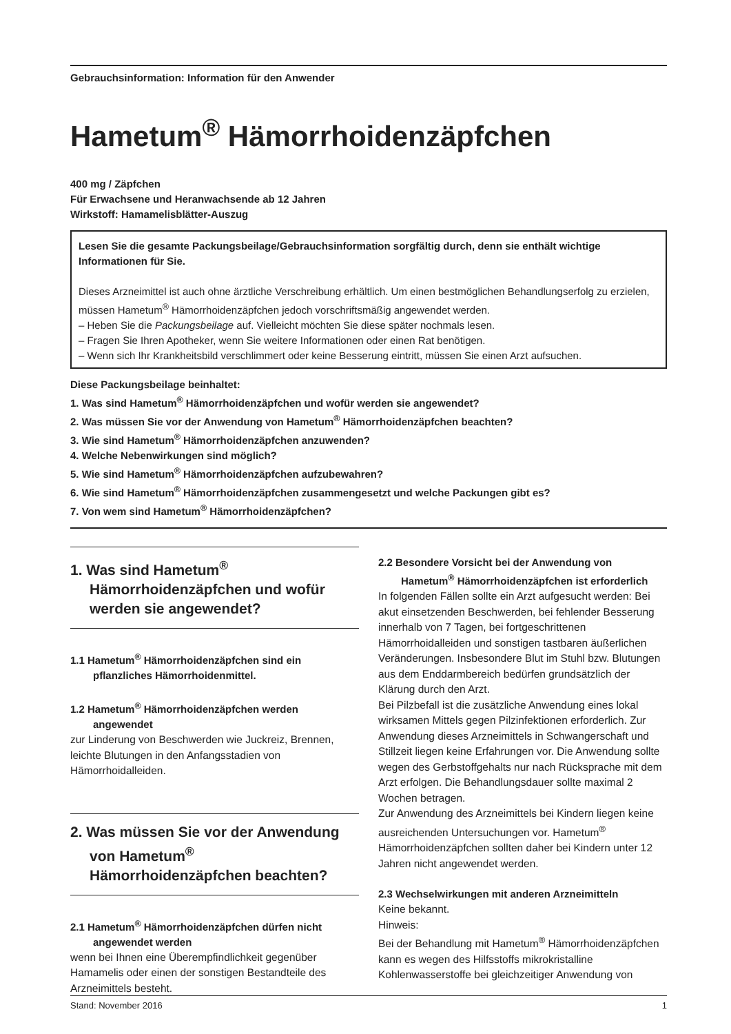Gebrauchsinformation: Information für den Anwender
Hametum<sup>®</sup> Hämorrhoidenzäpfchen
400 mg / Zäpfchen
Für Erwachsene und Heranwachsende ab 12 Jahren
Wirkstoff: Hamamelisblätter-Auszug
Lesen Sie die gesamte Packungsbeilage/Gebrauchsinformation sorgfältig durch, denn sie enthält wichtige Informationen für Sie.
Dieses Arzneimittel ist auch ohne ärztliche Verschreibung erhältlich. Um einen bestmöglichen Behandlungserfolg zu erzielen, müssen Hametum<sup>®</sup> Hämorrhoidenzäpfchen jedoch vorschriftsmäßig angewendet werden.
– Heben Sie die Packungsbeilage auf. Vielleicht möchten Sie diese später nochmals lesen.
– Fragen Sie Ihren Apotheker, wenn Sie weitere Informationen oder einen Rat benötigen.
– Wenn sich Ihr Krankheitsbild verschlimmert oder keine Besserung eintritt, müssen Sie einen Arzt aufsuchen.
Diese Packungsbeilage beinhaltet:
1. Was sind Hametum<sup>®</sup> Hämorrhoidenzäpfchen und wofür werden sie angewendet?
2. Was müssen Sie vor der Anwendung von Hametum<sup>®</sup> Hämorrhoidenzäpfchen beachten?
3. Wie sind Hametum<sup>®</sup> Hämorrhoidenzäpfchen anzuwenden?
4. Welche Nebenwirkungen sind möglich?
5. Wie sind Hametum<sup>®</sup> Hämorrhoidenzäpfchen aufzubewahren?
6. Wie sind Hametum<sup>®</sup> Hämorrhoidenzäpfchen zusammengesetzt und welche Packungen gibt es?
7. Von wem sind Hametum<sup>®</sup> Hämorrhoidenzäpfchen?
1. Was sind Hametum<sup>®</sup> Hämorrhoidenzäpfchen und wofür werden sie angewendet?
1.1 Hametum<sup>®</sup> Hämorrhoidenzäpfchen sind ein pflanzliches Hämorrhoidenmittel.
1.2 Hametum<sup>®</sup> Hämorrhoidenzäpfchen werden angewendet
zur Linderung von Beschwerden wie Juckreiz, Brennen, leichte Blutungen in den Anfangsstadien von Hämorrhoidalleiden.
2. Was müssen Sie vor der Anwendung von Hametum<sup>®</sup> Hämorrhoidenzäpfchen beachten?
2.1 Hametum<sup>®</sup> Hämorrhoidenzäpfchen dürfen nicht angewendet werden
wenn bei Ihnen eine Überempfindlichkeit gegenüber Hamamelis oder einen der sonstigen Bestandteile des Arzneimittels besteht.
2.2 Besondere Vorsicht bei der Anwendung von Hametum<sup>®</sup> Hämorrhoidenzäpfchen ist erforderlich
In folgenden Fällen sollte ein Arzt aufgesucht werden: Bei akut einsetzenden Beschwerden, bei fehlender Besserung innerhalb von 7 Tagen, bei fortgeschrittenen Hämorrhoidalleiden und sonstigen tastbaren äußerlichen Veränderungen. Insbesondere Blut im Stuhl bzw. Blutungen aus dem Enddarmbereich bedürfen grundsätzlich der Klärung durch den Arzt.
Bei Pilzbefall ist die zusätzliche Anwendung eines lokal wirksamen Mittels gegen Pilzinfektionen erforderlich. Zur Anwendung dieses Arzneimittels in Schwangerschaft und Stillzeit liegen keine Erfahrungen vor. Die Anwendung sollte wegen des Gerbstoffgehalts nur nach Rücksprache mit dem Arzt erfolgen. Die Behandlungsdauer sollte maximal 2 Wochen betragen.
Zur Anwendung des Arzneimittels bei Kindern liegen keine ausreichenden Untersuchungen vor. Hametum<sup>®</sup> Hämorrhoidenzäpfchen sollten daher bei Kindern unter 12 Jahren nicht angewendet werden.
2.3 Wechselwirkungen mit anderen Arzneimitteln
Keine bekannt.
Hinweis:
Bei der Behandlung mit Hametum<sup>®</sup> Hämorrhoidenzäpfchen kann es wegen des Hilfsstoffs mikrokristalline Kohlenwasserstoffe bei gleichzeitiger Anwendung von
Stand: November 2016 1